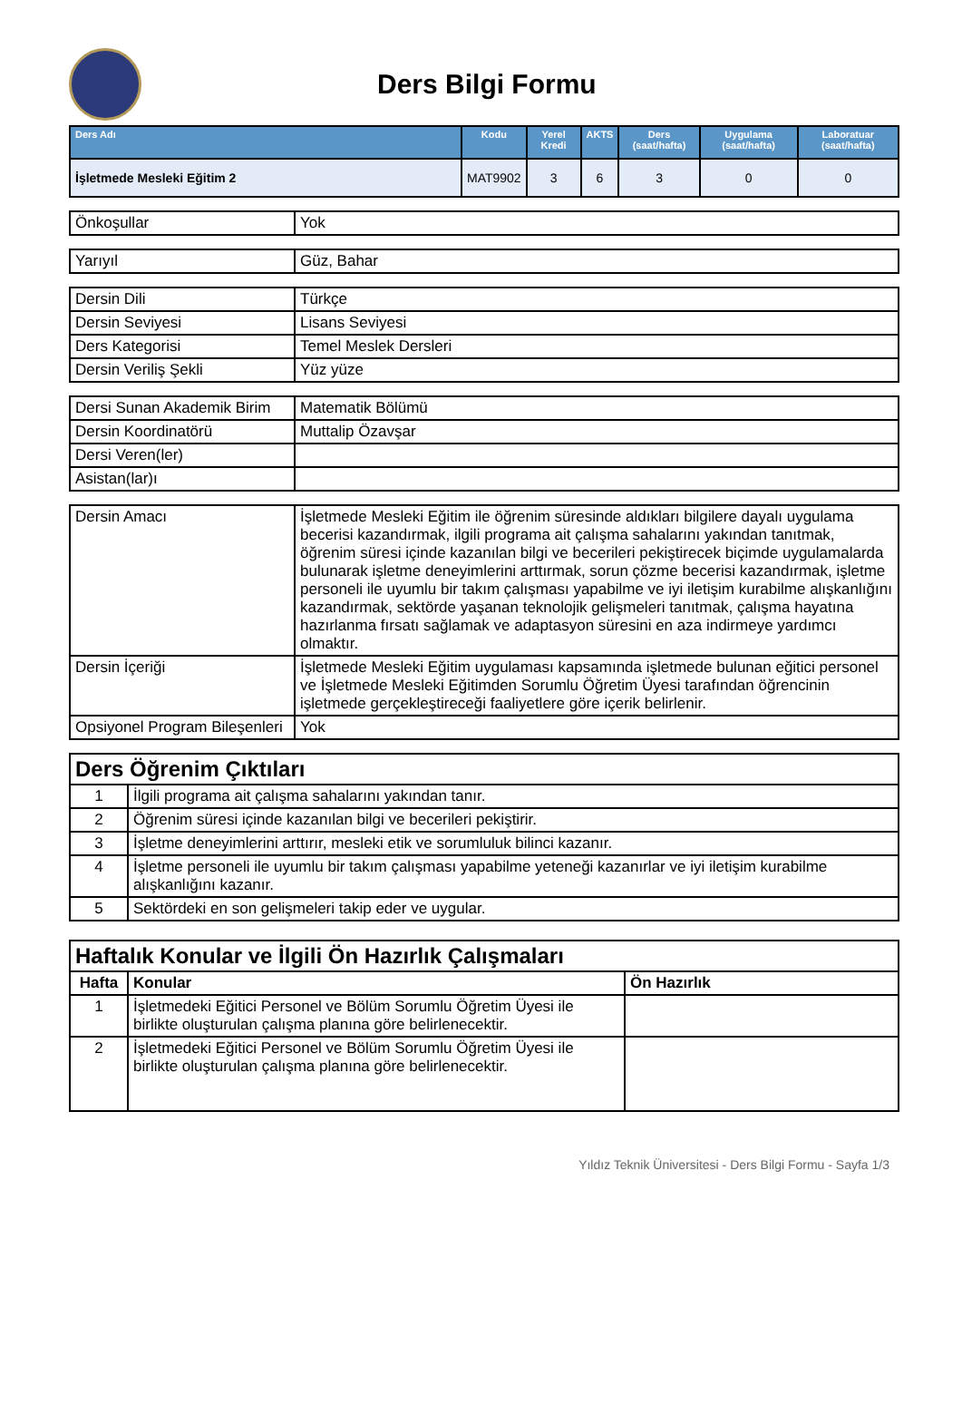Ders Bilgi Formu
| Ders Adı | Kodu | Yerel Kredi | AKTS | Ders (saat/hafta) | Uygulama (saat/hafta) | Laboratuar (saat/hafta) |
| --- | --- | --- | --- | --- | --- | --- |
| İşletmede Mesleki Eğitim 2 | MAT9902 | 3 | 6 | 3 | 0 | 0 |
| Önkoşullar | Yok |
| Yarıyıl | Güz, Bahar |
| Dersin Dili | Türkçe |
| Dersin Seviyesi | Lisans Seviyesi |
| Ders Kategorisi | Temel Meslek Dersleri |
| Dersin Veriliş Şekli | Yüz yüze |
| Dersi Sunan Akademik Birim | Matematik Bölümü |
| Dersin Koordinatörü | Muttalip Özavşar |
| Dersi Veren(ler) | |
| Asistan(lar)ı | |
| Dersin Amacı | İşletmede Mesleki Eğitim ile öğrenim süresinde aldıkları bilgilere dayalı uygulama becerisi kazandırmak, ilgili programa ait çalışma sahalarını yakından tanıtmak, öğrenim süresi içinde kazanılan bilgi ve becerileri pekiştirecek biçimde uygulamalarda bulunarak işletme deneyimlerini arttırmak, sorun çözme becerisi kazandırmak, işletme personeli ile uyumlu bir takım çalışması yapabilme ve iyi iletişim kurabilme alışkanlığını kazandırmak, sektörde yaşanan teknolojik gelişmeleri tanıtmak, çalışma hayatına hazırlanma fırsatı sağlamak ve adaptasyon süresini en aza indirmeye yardımcı olmaktır. |
| Dersin İçeriği | İşletmede Mesleki Eğitim uygulaması kapsamında işletmede bulunan eğitici personel ve İşletmede Mesleki Eğitimden Sorumlu Öğretim Üyesi tarafından öğrencinin işletmede gerçekleştireceği faaliyetlere göre içerik belirlenir. |
| Opsiyonel Program Bileşenleri | Yok |
| Ders Öğrenim Çıktıları | |
| 1 | İlgili programa ait çalışma sahalarını yakından tanır. |
| 2 | Öğrenim süresi içinde kazanılan bilgi ve becerileri pekiştirir. |
| 3 | İşletme deneyimlerini arttırır, mesleki etik ve sorumluluk bilinci kazanır. |
| 4 | İşletme personeli ile uyumlu bir takım çalışması yapabilme yeteneği kazanırlar ve iyi iletişim kurabilme alışkanlığını kazanır. |
| 5 | Sektördeki en son gelişmeleri takip eder ve uygular. |
| Haftalık Konular ve İlgili Ön Hazırlık Çalışmaları | | |
| Hafta | Konular | Ön Hazırlık |
| 1 | İşletmedeki Eğitici Personel ve Bölüm Sorumlu Öğretim Üyesi ile birlikte oluşturulan çalışma planına göre belirlenecektir. | |
| 2 | İşletmedeki Eğitici Personel ve Bölüm Sorumlu Öğretim Üyesi ile birlikte oluşturulan çalışma planına göre belirlenecektir. | |
Yıldız Teknik Üniversitesi - Ders Bilgi Formu - Sayfa 1/3